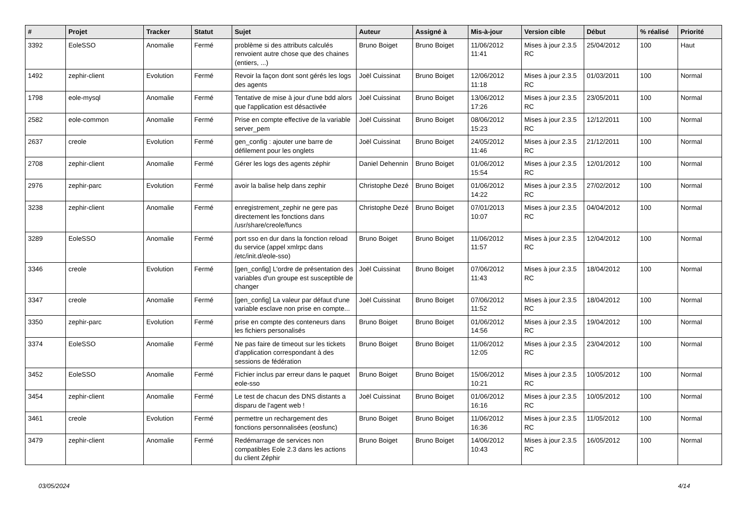| # | Projet | Tracker | Statut | Sujet | Auteur | Assigné à | Mis-à-jour | Version cible | Début | % réalisé | Priorité |
| --- | --- | --- | --- | --- | --- | --- | --- | --- | --- | --- | --- |
| 3392 | EoleSSO | Anomalie | Fermé | problème si des attributs calculés renvoient autre chose que des chaines (entiers, ...) | Bruno Boiget | Bruno Boiget | 11/06/2012 11:41 | Mises à jour 2.3.5 RC | 25/04/2012 | 100 | Haut |
| 1492 | zephir-client | Evolution | Fermé | Revoir la façon dont sont gérés les logs des agents | Joël Cuissinat | Bruno Boiget | 12/06/2012 11:18 | Mises à jour 2.3.5 RC | 01/03/2011 | 100 | Normal |
| 1798 | eole-mysql | Anomalie | Fermé | Tentative de mise à jour d'une bdd alors que l'application est désactivée | Joël Cuissinat | Bruno Boiget | 13/06/2012 17:26 | Mises à jour 2.3.5 RC | 23/05/2011 | 100 | Normal |
| 2582 | eole-common | Anomalie | Fermé | Prise en compte effective de la variable server_pem | Joël Cuissinat | Bruno Boiget | 08/06/2012 15:23 | Mises à jour 2.3.5 RC | 12/12/2011 | 100 | Normal |
| 2637 | creole | Evolution | Fermé | gen_config : ajouter une barre de défilement pour les onglets | Joël Cuissinat | Bruno Boiget | 24/05/2012 11:46 | Mises à jour 2.3.5 RC | 21/12/2011 | 100 | Normal |
| 2708 | zephir-client | Anomalie | Fermé | Gérer les logs des agents zéphir | Daniel Dehennin | Bruno Boiget | 01/06/2012 15:54 | Mises à jour 2.3.5 RC | 12/01/2012 | 100 | Normal |
| 2976 | zephir-parc | Evolution | Fermé | avoir la balise help dans zephir | Christophe Dezé | Bruno Boiget | 01/06/2012 14:22 | Mises à jour 2.3.5 RC | 27/02/2012 | 100 | Normal |
| 3238 | zephir-client | Anomalie | Fermé | enregistrement_zephir ne gere pas directement les fonctions dans /usr/share/creole/funcs | Christophe Dezé | Bruno Boiget | 07/01/2013 10:07 | Mises à jour 2.3.5 RC | 04/04/2012 | 100 | Normal |
| 3289 | EoleSSO | Anomalie | Fermé | port sso en dur dans la fonction reload du service (appel xmlrpc dans /etc/init.d/eole-sso) | Bruno Boiget | Bruno Boiget | 11/06/2012 11:57 | Mises à jour 2.3.5 RC | 12/04/2012 | 100 | Normal |
| 3346 | creole | Evolution | Fermé | [gen_config] L'ordre de présentation des variables d'un groupe est susceptible de changer | Joël Cuissinat | Bruno Boiget | 07/06/2012 11:43 | Mises à jour 2.3.5 RC | 18/04/2012 | 100 | Normal |
| 3347 | creole | Anomalie | Fermé | [gen_config] La valeur par défaut d'une variable esclave non prise en compte... | Joël Cuissinat | Bruno Boiget | 07/06/2012 11:52 | Mises à jour 2.3.5 RC | 18/04/2012 | 100 | Normal |
| 3350 | zephir-parc | Evolution | Fermé | prise en compte des conteneurs dans les fichiers personalisés | Bruno Boiget | Bruno Boiget | 01/06/2012 14:56 | Mises à jour 2.3.5 RC | 19/04/2012 | 100 | Normal |
| 3374 | EoleSSO | Anomalie | Fermé | Ne pas faire de timeout sur les tickets d'application correspondant à des sessions de fédération | Bruno Boiget | Bruno Boiget | 11/06/2012 12:05 | Mises à jour 2.3.5 RC | 23/04/2012 | 100 | Normal |
| 3452 | EoleSSO | Anomalie | Fermé | Fichier inclus par erreur dans le paquet eole-sso | Bruno Boiget | Bruno Boiget | 15/06/2012 10:21 | Mises à jour 2.3.5 RC | 10/05/2012 | 100 | Normal |
| 3454 | zephir-client | Anomalie | Fermé | Le test de chacun des DNS distants a disparu de l'agent web ! | Joël Cuissinat | Bruno Boiget | 01/06/2012 16:16 | Mises à jour 2.3.5 RC | 10/05/2012 | 100 | Normal |
| 3461 | creole | Evolution | Fermé | permettre un rechargement des fonctions personnalisées (eosfunc) | Bruno Boiget | Bruno Boiget | 11/06/2012 16:36 | Mises à jour 2.3.5 RC | 11/05/2012 | 100 | Normal |
| 3479 | zephir-client | Anomalie | Fermé | Redémarrage de services non compatibles Eole 2.3 dans les actions du client Zéphir | Bruno Boiget | Bruno Boiget | 14/06/2012 10:43 | Mises à jour 2.3.5 RC | 16/05/2012 | 100 | Normal |
03/05/2024 4/14